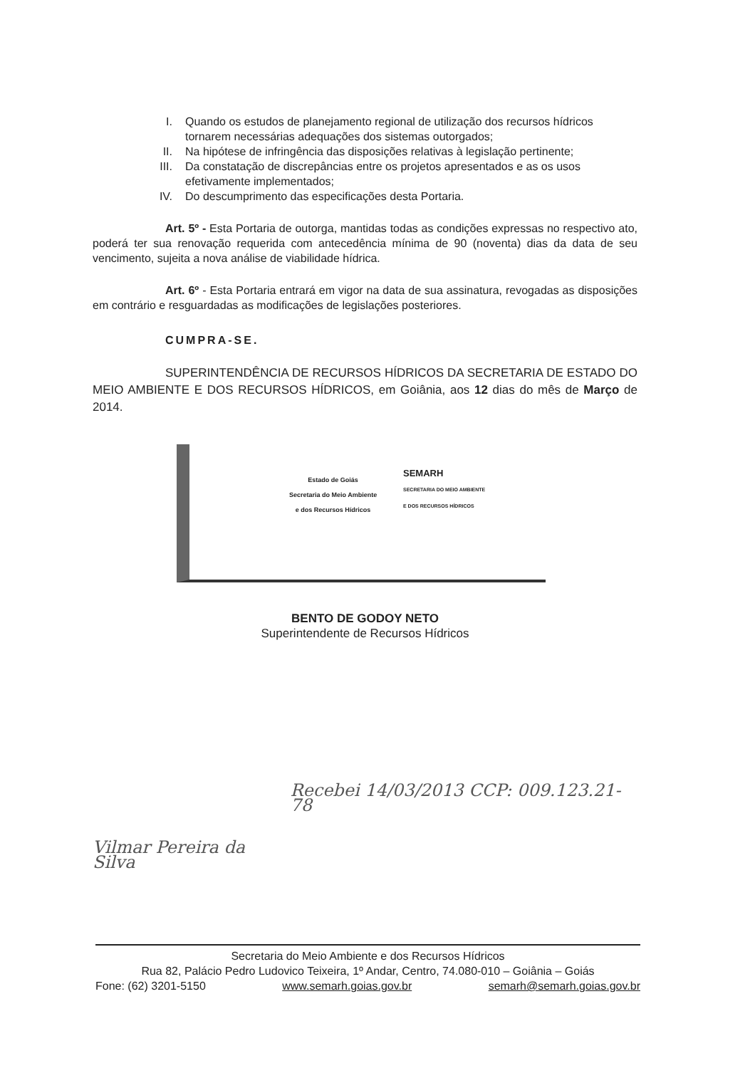I. Quando os estudos de planejamento regional de utilização dos recursos hídricos tornarem necessárias adequações dos sistemas outorgados;
II. Na hipótese de infringência das disposições relativas à legislação pertinente;
III. Da constatação de discrepâncias entre os projetos apresentados e as os usos efetivamente implementados;
IV. Do descumprimento das especificações desta Portaria.
Art. 5º - Esta Portaria de outorga, mantidas todas as condições expressas no respectivo ato, poderá ter sua renovação requerida com antecedência mínima de 90 (noventa) dias da data de seu vencimento, sujeita a nova análise de viabilidade hídrica.
Art. 6º - Esta Portaria entrará em vigor na data de sua assinatura, revogadas as disposições em contrário e resguardadas as modificações de legislações posteriores.
CUMPRA-SE.
SUPERINTENDÊNCIA DE RECURSOS HÍDRICOS DA SECRETARIA DE ESTADO DO MEIO AMBIENTE E DOS RECURSOS HÍDRICOS, em Goiânia, aos 12 dias do mês de Março de 2014.
Estado de Goiás
Secretaria do Meio Ambiente
e dos Recursos Hídricos
SEMARH
SECRETARIA DO MEIO AMBIENTE
E DOS RECURSOS HÍDRICOS
BENTO DE GODOY NETO
Superintendente de Recursos Hídricos
Vilmar Pereira da Silva Recebei 14/03/2013 CCP: 009.123.21-78
Secretaria do Meio Ambiente e dos Recursos Hídricos
Rua 82, Palácio Pedro Ludovico Teixeira, 1º Andar, Centro, 74.080-010 – Goiânia – Goiás
Fone: (62) 3201-5150 www.semarh.goias.gov.br semarh@semarh.goias.gov.br